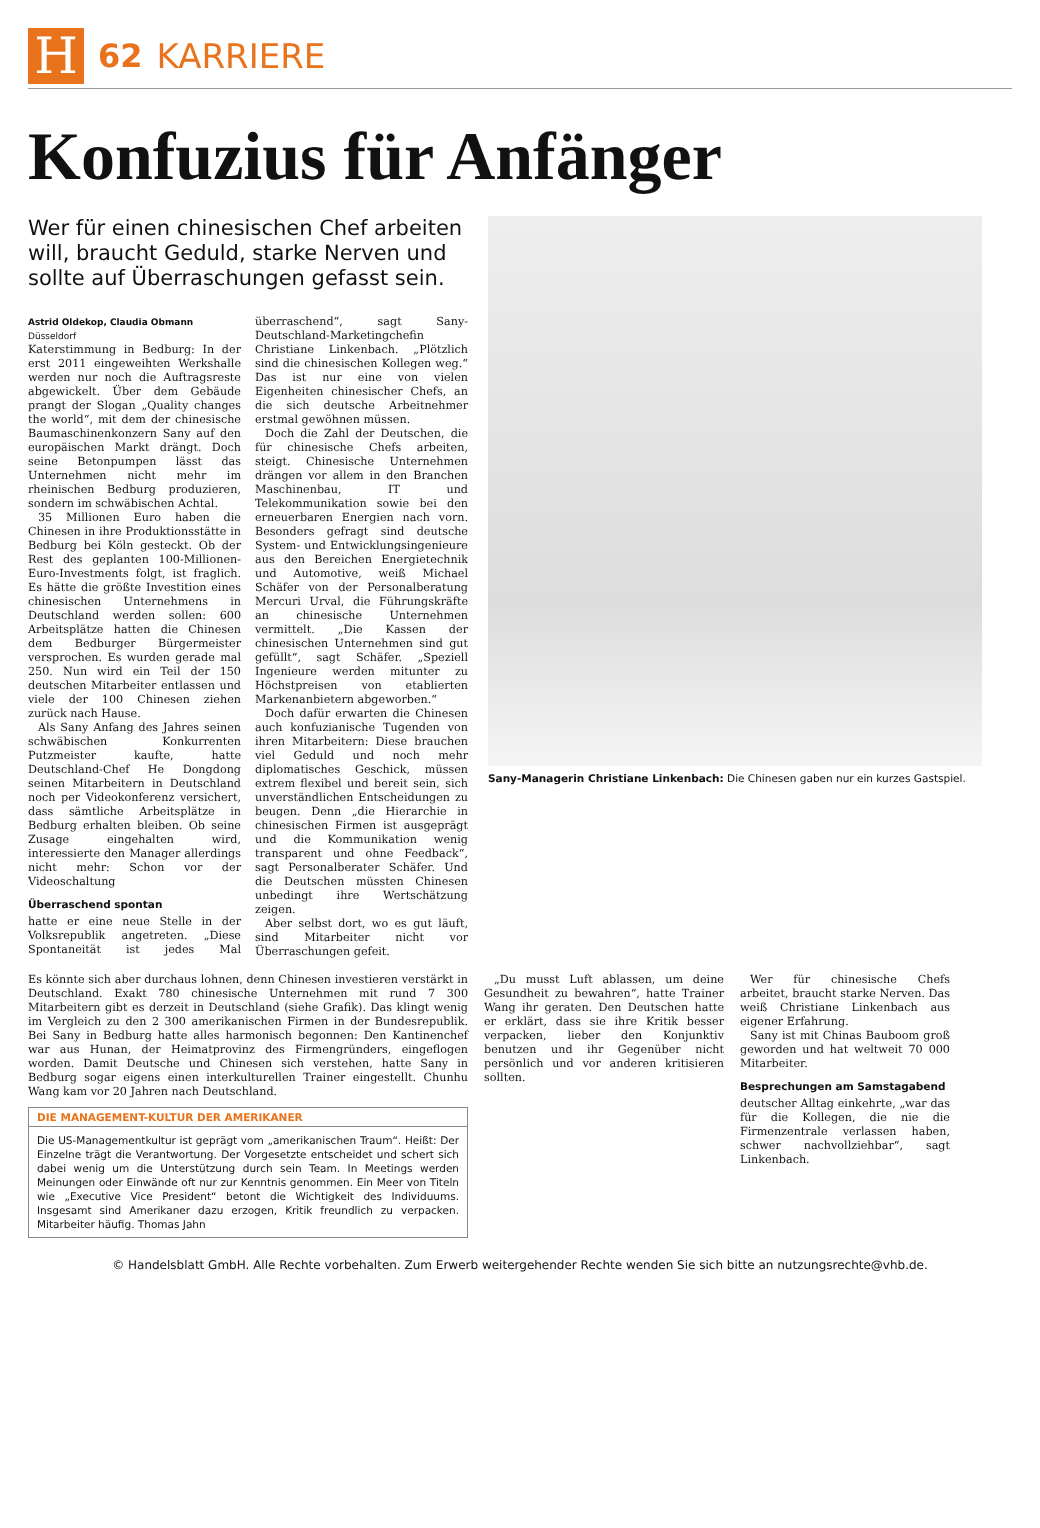H
62 KARRIERE
Konfuzius für Anfänger
Wer für einen chinesischen Chef arbeiten will, braucht Geduld, starke Nerven und sollte auf Überraschungen gefasst sein.
Astrid Oldekop, Claudia Obmann
Düsseldorf
Katerstimmung in Bedburg: In der erst 2011 eingeweihten Werkshalle werden nur noch die Auftragsreste abgewickelt. Über dem Gebäude prangt der Slogan „Quality changes the world“, mit dem der chinesische Baumaschinenkonzern Sany auf den europäischen Markt drängt. Doch seine Betonpumpen lässt das Unternehmen nicht mehr im rheinischen Bedburg produzieren, sondern im schwäbischen Achtal.
35 Millionen Euro haben die Chinesen in ihre Produktionsstätte in Bedburg bei Köln gesteckt. Ob der Rest des geplanten 100-Millionen-Euro-Investments folgt, ist fraglich. Es hätte die größte Investition eines chinesischen Unternehmens in Deutschland werden sollen: 600 Arbeitsplätze hatten die Chinesen dem Bedburger Bürgermeister versprochen. Es wurden gerade mal 250. Nun wird ein Teil der 150 deutschen Mitarbeiter entlassen und viele der 100 Chinesen ziehen zurück nach Hause.
Als Sany Anfang des Jahres seinen schwäbischen Konkurrenten Putzmeister kaufte, hatte Deutschland-Chef He Dongdong seinen Mitarbeitern in Deutschland noch per Videokonferenz versichert, dass sämtliche Arbeitsplätze in Bedburg erhalten bleiben. Ob seine Zusage eingehalten wird, interessierte den Manager allerdings nicht mehr: Schon vor der Videoschaltung
Überraschend spontan
hatte er eine neue Stelle in der Volksrepublik angetreten. „Diese Spontaneität ist jedes Mal überraschend“, sagt Sany-Deutschland-Marketingchefin Christiane Linkenbach. „Plötzlich sind die chinesischen Kollegen weg.“ Das ist nur eine von vielen Eigenheiten chinesischer Chefs, an die sich deutsche Arbeitnehmer erstmal gewöhnen müssen.
Doch die Zahl der Deutschen, die für chinesische Chefs arbeiten, steigt. Chinesische Unternehmen drängen vor allem in den Branchen Maschinenbau, IT und Telekommunikation sowie bei den erneuerbaren Energien nach vorn. Besonders gefragt sind deutsche System- und Entwicklungsingenieure aus den Bereichen Energietechnik und Automotive, weiß Michael Schäfer von der Personalberatung Mercuri Urval, die Führungskräfte an chinesische Unternehmen vermittelt. „Die Kassen der chinesischen Unternehmen sind gut gefüllt“, sagt Schäfer. „Speziell Ingenieure werden mitunter zu Höchstpreisen von etablierten Markenanbietern abgeworben.“
Doch dafür erwarten die Chinesen auch konfuzianische Tugenden von ihren Mitarbeitern: Diese brauchen viel Geduld und noch mehr diplomatisches Geschick, müssen extrem flexibel und bereit sein, sich unverständlichen Entscheidungen zu beugen. Denn „die Hierarchie in chinesischen Firmen ist ausgeprägt und die Kommunikation wenig transparent und ohne Feedback“, sagt Personalberater Schäfer. Und die Deutschen müssten Chinesen unbedingt ihre Wertschätzung zeigen.
Aber selbst dort, wo es gut läuft, sind Mitarbeiter nicht vor Überraschungen gefeit.
Sany-Managerin Christiane Linkenbach: Die Chinesen gaben nur ein kurzes Gastspiel.
Es könnte sich aber durchaus lohnen, denn Chinesen investieren verstärkt in Deutschland. Exakt 780 chinesische Unternehmen mit rund 7 300 Mitarbeitern gibt es derzeit in Deutschland (siehe Grafik). Das klingt wenig im Vergleich zu den 2 300 amerikanischen Firmen in der Bundesrepublik. Bei Sany in Bedburg hatte alles harmonisch begonnen: Den Kantinenchef war aus Hunan, der Heimatprovinz des Firmengründers, eingeflogen worden. Damit Deutsche und Chinesen sich verstehen, hatte Sany in Bedburg sogar eigens einen interkulturellen Trainer eingestellt. Chunhu Wang kam vor 20 Jahren nach Deutschland.
DIE MANAGEMENT-KULTUR DER AMERIKANER
Die US-Managementkultur ist geprägt vom „amerikanischen Traum“. Heißt: Der Einzelne trägt die Verantwortung. Der Vorgesetzte entscheidet und schert sich dabei wenig um die Unterstützung durch sein Team. In Meetings werden Meinungen oder Einwände oft nur zur Kenntnis genommen. Ein Meer von Titeln wie „Executive Vice President“ betont die Wichtigkeit des Individuums. Insgesamt sind Amerikaner dazu erzogen, Kritik freundlich zu verpacken. Mitarbeiter häufig. Thomas Jahn
„Du musst Luft ablassen, um deine Gesundheit zu bewahren“, hatte Trainer Wang ihr geraten. Den Deutschen hatte er erklärt, dass sie ihre Kritik besser verpacken, lieber den Konjunktiv benutzen und ihr Gegenüber nicht persönlich und vor anderen kritisieren sollten.
Wer für chinesische Chefs arbeitet, braucht starke Nerven. Das weiß Christiane Linkenbach aus eigener Erfahrung.
Sany ist mit Chinas Bauboom groß geworden und hat weltweit 70 000 Mitarbeiter.
Besprechungen am Samstagabend
deutscher Alltag einkehrte, „war das für die Kollegen, die nie die Firmenzentrale verlassen haben, schwer nachvollziehbar“, sagt Linkenbach.
© Handelsblatt GmbH. Alle Rechte vorbehalten. Zum Erwerb weitergehender Rechte wenden Sie sich bitte an nutzungsrechte@vhb.de.